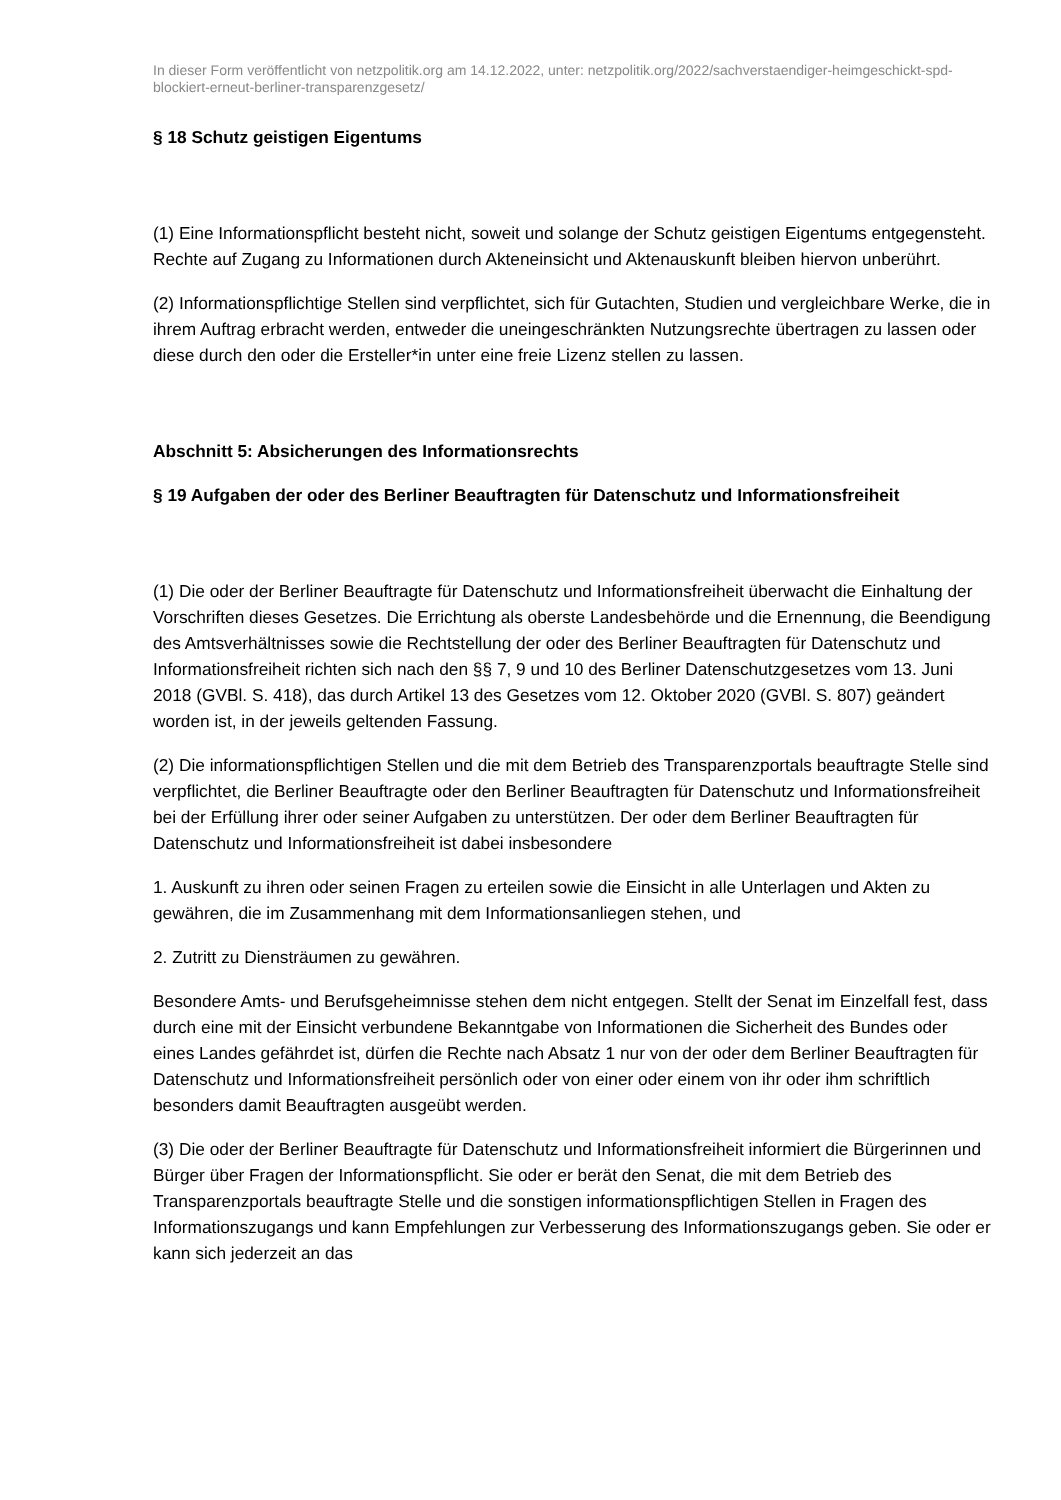In dieser Form veröffentlicht von netzpolitik.org am 14.12.2022, unter: netzpolitik.org/2022/sachverstaendiger-heimgeschickt-spd-blockiert-erneut-berliner-transparenzgesetz/
§ 18 Schutz geistigen Eigentums
(1) Eine Informationspflicht besteht nicht, soweit und solange der Schutz geistigen Eigentums entgegensteht. Rechte auf Zugang zu Informationen durch Akteneinsicht und Aktenauskunft bleiben hiervon unberührt.
(2) Informationspflichtige Stellen sind verpflichtet, sich für Gutachten, Studien und vergleichbare Werke, die in ihrem Auftrag erbracht werden, entweder die uneingeschränkten Nutzungsrechte übertragen zu lassen oder diese durch den oder die Ersteller*in unter eine freie Lizenz stellen zu lassen.
Abschnitt 5: Absicherungen des Informationsrechts
§ 19 Aufgaben der oder des Berliner Beauftragten für Datenschutz und Informationsfreiheit
(1) Die oder der Berliner Beauftragte für Datenschutz und Informationsfreiheit überwacht die Einhaltung der Vorschriften dieses Gesetzes. Die Errichtung als oberste Landesbehörde und die Ernennung, die Beendigung des Amtsverhältnisses sowie die Rechtstellung der oder des Berliner Beauftragten für Datenschutz und Informationsfreiheit richten sich nach den §§ 7, 9 und 10 des Berliner Datenschutzgesetzes vom 13. Juni 2018 (GVBl. S. 418), das durch Artikel 13 des Gesetzes vom 12. Oktober 2020 (GVBl. S. 807) geändert worden ist, in der jeweils geltenden Fassung.
(2) Die informationspflichtigen Stellen und die mit dem Betrieb des Transparenzportals beauftragte Stelle sind verpflichtet, die Berliner Beauftragte oder den Berliner Beauftragten für Datenschutz und Informationsfreiheit bei der Erfüllung ihrer oder seiner Aufgaben zu unterstützen. Der oder dem Berliner Beauftragten für Datenschutz und Informationsfreiheit ist dabei insbesondere
1. Auskunft zu ihren oder seinen Fragen zu erteilen sowie die Einsicht in alle Unterlagen und Akten zu gewähren, die im Zusammenhang mit dem Informationsanliegen stehen, und
2. Zutritt zu Diensträumen zu gewähren.
Besondere Amts- und Berufsgeheimnisse stehen dem nicht entgegen. Stellt der Senat im Einzelfall fest, dass durch eine mit der Einsicht verbundene Bekanntgabe von Informationen die Sicherheit des Bundes oder eines Landes gefährdet ist, dürfen die Rechte nach Absatz 1 nur von der oder dem Berliner Beauftragten für Datenschutz und Informationsfreiheit persönlich oder von einer oder einem von ihr oder ihm schriftlich besonders damit Beauftragten ausgeübt werden.
(3) Die oder der Berliner Beauftragte für Datenschutz und Informationsfreiheit informiert die Bürgerinnen und Bürger über Fragen der Informationspflicht. Sie oder er berät den Senat, die mit dem Betrieb des Transparenzportals beauftragte Stelle und die sonstigen informationspflichtigen Stellen in Fragen des Informationszugangs und kann Empfehlungen zur Verbesserung des Informationszugangs geben. Sie oder er kann sich jederzeit an das